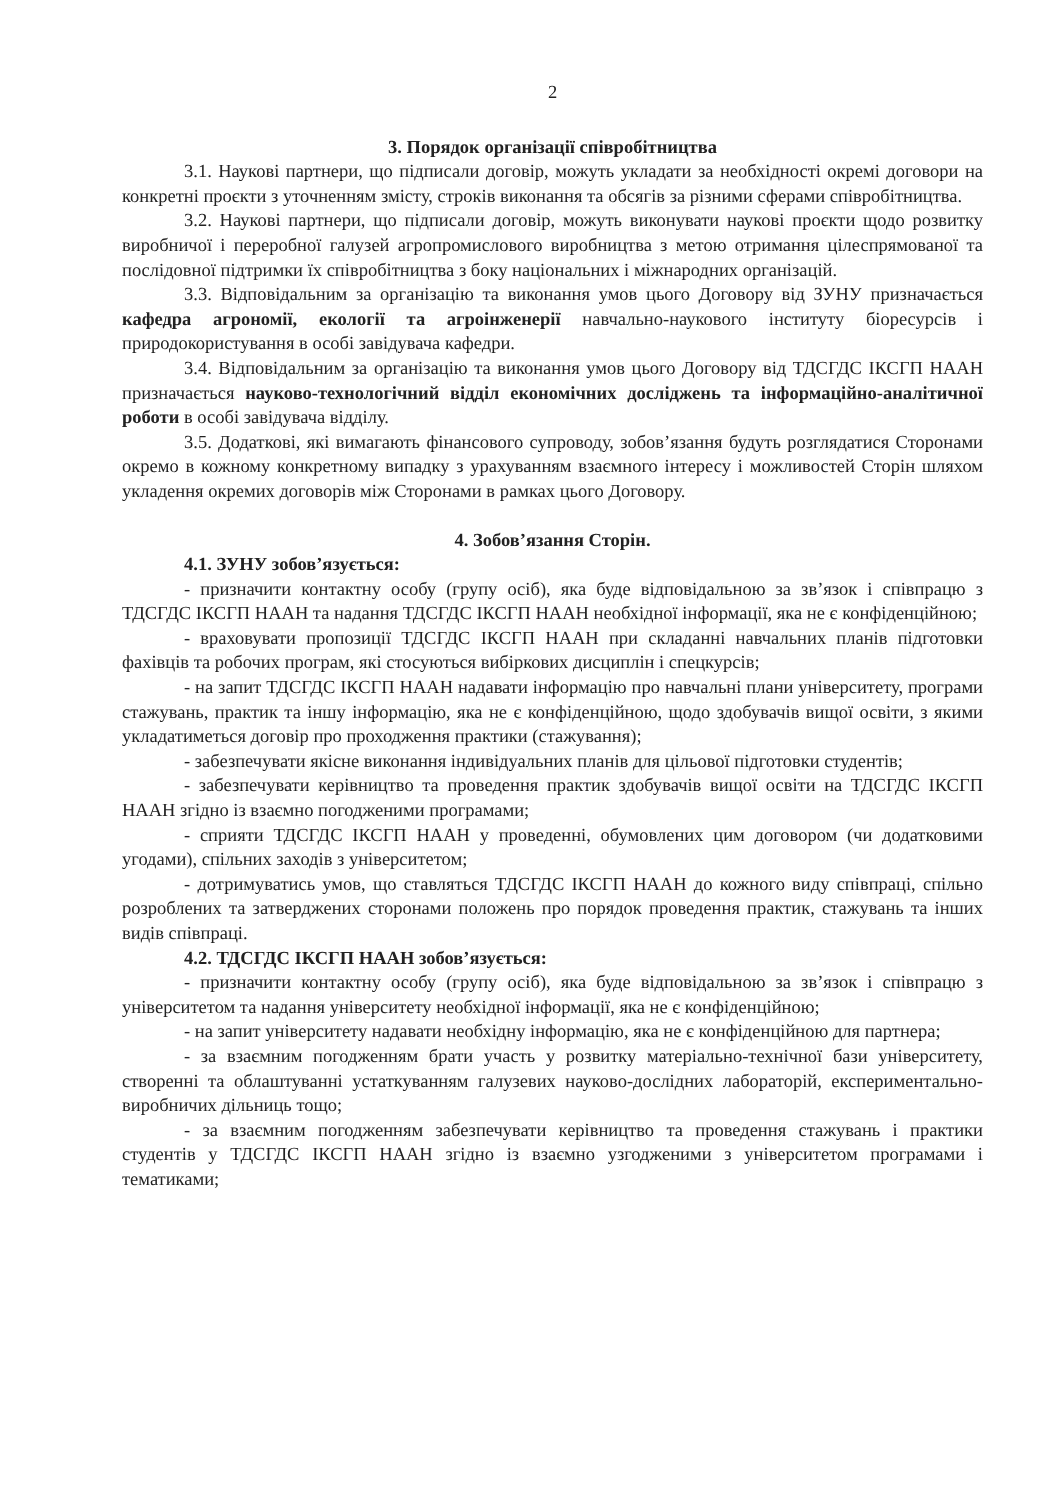2
3. Порядок організації співробітництва
3.1. Наукові партнери, що підписали договір, можуть укладати за необхідності окремі договори на конкретні проєкти з уточненням змісту, строків виконання та обсягів за різними сферами співробітництва.
3.2. Наукові партнери, що підписали договір, можуть виконувати наукові проєкти щодо розвитку виробничої і переробної галузей агропромислового виробництва з метою отримання цілеспрямованої та послідовної підтримки їх співробітництва з боку національних і міжнародних організацій.
3.3. Відповідальним за організацію та виконання умов цього Договору від ЗУНУ призначається кафедра агрономії, екології та агроінженерії навчально-наукового інституту біоресурсів і природокористування в особі завідувача кафедри.
3.4. Відповідальним за організацію та виконання умов цього Договору від ТДСГДС ІКСГП НААН призначається науково-технологічний відділ економічних досліджень та інформаційно-аналітичної роботи в особі завідувача відділу.
3.5. Додаткові, які вимагають фінансового супроводу, зобов’язання будуть розглядатися Сторонами окремо в кожному конкретному випадку з урахуванням взаємного інтересу і можливостей Сторін шляхом укладення окремих договорів між Сторонами в рамках цього Договору.
4. Зобов’язання Сторін.
4.1. ЗУНУ зобов’язується:
- призначити контактну особу (групу осіб), яка буде відповідальною за зв’язок і співпрацю з ТДСГДС ІКСГП НААН та надання ТДСГДС ІКСГП НААН необхідної інформації, яка не є конфіденційною;
- враховувати пропозиції ТДСГДС ІКСГП НААН при складанні навчальних планів підготовки фахівців та робочих програм, які стосуються вибіркових дисциплін і спецкурсів;
- на запит ТДСГДС ІКСГП НААН надавати інформацію про навчальні плани університету, програми стажувань, практик та іншу інформацію, яка не є конфіденційною, щодо здобувачів вищої освіти, з якими укладатиметься договір про проходження практики (стажування);
- забезпечувати якісне виконання індивідуальних планів для цільової підготовки студентів;
- забезпечувати керівництво та проведення практик здобувачів вищої освіти на ТДСГДС ІКСГП НААН згідно із взаємно погодженими програмами;
- сприяти ТДСГДС ІКСГП НААН у проведенні, обумовлених цим договором (чи додатковими угодами), спільних заходів з університетом;
- дотримуватись умов, що ставляться ТДСГДС ІКСГП НААН до кожного виду співпраці, спільно розроблених та затверджених сторонами положень про порядок проведення практик, стажувань та інших видів співпраці.
4.2. ТДСГДС ІКСГП НААН зобов’язується:
- призначити контактну особу (групу осіб), яка буде відповідальною за зв’язок і співпрацю з університетом та надання університету необхідної інформації, яка не є конфіденційною;
- на запит університету надавати необхідну інформацію, яка не є конфіденційною для партнера;
- за взаємним погодженням брати участь у розвитку матеріально-технічної бази університету, створенні та облаштуванні устаткуванням галузевих науково-дослідних лабораторій, експериментально-виробничих дільниць тощо;
- за взаємним погодженням забезпечувати керівництво та проведення стажувань і практики студентів у ТДСГДС ІКСГП НААН згідно із взаємно узгодженими з університетом програмами і тематиками;